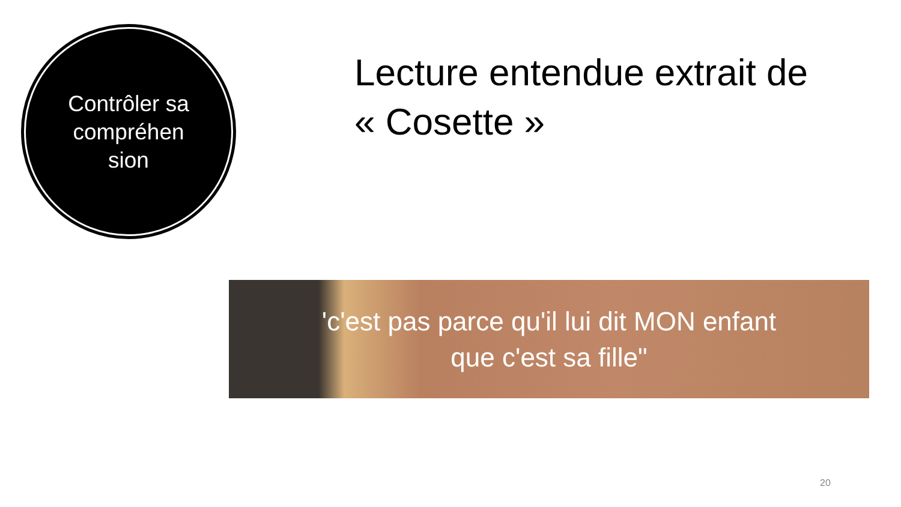Contrôler sa compréhen sion
Lecture entendue extrait de « Cosette »
'c'est pas parce qu'il lui dit MON enfant
que c'est sa fille"
20